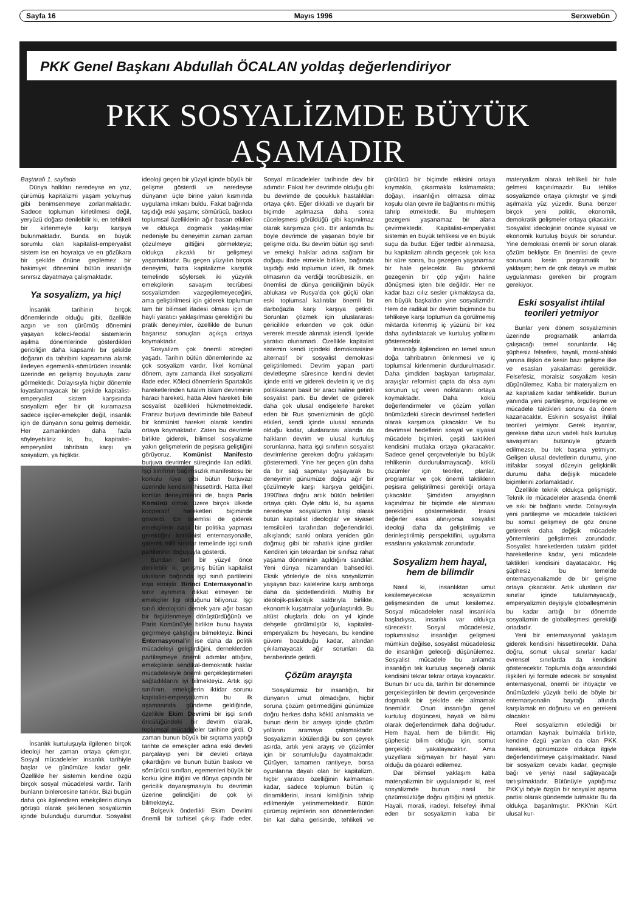Sayfa 16 Mayıs 1996 Serxwebûn
PKK Genel Başkanı Abdullah ÖCALAN yoldaş değerlendiriyor
PKK SOSYALİZMDE BÜYÜK AŞAMADIR
Baştarafı 1. sayfada
Dünya halkları neredeyse en yoz, çürümüş kapitalizmi yaşam yoluymuş gibi benimsenmeye zorlanmaktadır. Sadece toplumun kirletilmesi değil, yeryüzü doğası denilebilir ki, en tehlikeli bir kirlenmeyle karşı karşıya bulunmaktadır. Bunda en büyük sorumlu olan kapitalist-emperyalist sistem ise en hoyratça ve en gözükara bir şekilde önüne geçilemez bir hakimiyet dönemini bütün insanlığa sınırsız dayatmaya çalışmaktadır.
Ya sosyalizm, ya hiç!
İnsanlık tarihinin birçok dönemlerinde olduğu gibi, özellikle azgın ve son çürümüş dönemini yaşayan köleci-feodal sistemlerin aşılma dönemlerinde gösterdikleri gericiliğin daha kapsamlı bir şekilde doğanın da tahribini kapsamına alarak ilerleyen egemenlik-sömürüden insanlık üzerinde en gelişmiş boyutuyla zarar görmektedir. Dolayısıyla hiçbir dönemle kıyaslanmayacak bir şekilde kapitalist-emperyalist sistem karşısında sosyalizm eğer bir çit kuramazsa sadece işçiler-emekçiler değil, insanlık için de dünyanın sonu gelmiş demektir. Her zamankinden daha fazla söyleyebiliriz ki, bu, kapitalist-emperyalist tahribata karşı ya sosyalizm, ya hiçliktir.
İnsanlık kurtuluşuyla ilgilenen birçok ideoloji her zaman ortaya çıkmıştır. Sosyal mücadeleler insanlık tarihiyle başlar ve günümüze kadar gelir. Özellikle her sistemin kendine özgü birçok sosyal mücadelesi vardır. Tarih bunların binlercesine tanıktır. Bizi bugün daha çok ilgilendiren emekçilerin dünya görüşü olarak şekillenen sosyalizmin içinde bulunduğu durumdur. Sosyalist ideoloji geçen bir yüzyıl içinde büyük bir gelişme gösterdi ve neredeyse dünyanın üçte birine yakın kısmında uygulama imkanı buldu. Fakat bağrında taşıdığı eski yaşamı; sömürücü, baskıcı toplumsal özelliklerin ağır basan etkileri ve oldukça dogmatik yaklaşımlar nedeniyle bu deneyimin zaman zaman çözülmeye gittiğini görmekteyiz; oldukça zikzaklı bir gelişmeyi yaşamaktadır. Bu geçen yüzyılın birçok deneyimi, hatta kapitalizme karşıtlık temelinde söylersek iki yüzyılık emekçilerin savaşım tecrübesi sosyalizmden vazgeçilemeyeceğini, ama geliştirilmesi için giderek toplumun tam bir bilimsel ifadesi olması için de hayli yaratıcı yaklaşılması gerektiğini bu pratik deneyimler, özellikle de bunun başarısız sonuçları açıkça ortaya koymaktadır.
Sosyalizm çok önemli süreçleri yaşadı. Tarihin bütün dönemlerinde az çok sosyalizm vardır. İlkel komünal dönem, aynı zamanda ilkel sosyalizmi ifade eder. Köleci dönemlerin Spartaküs hareketlerinden tutalım İslam devriminin haraci hareketi, hatta Alevi hareketi bile sosyalist özellikleri hükmetmektedir. Fransız burjuva devriminde bile Babeuf bir komünist hareket olarak kendini ortaya koymaktadır. Zaten bu devrimle birlikte giderek, bilimsel sosyalizme yakın gelişmelerin de peşisıra geliştiğini görüyoruz. Komünist Manifesto burjuva devrimler süreçinde ilan edildi. İşçi sınıfının bağımsızlık manifestosu bir korkulu rüya gibi bütün burjuvazi üzerinde kendisini hissettirdi. Hatta ilkel komün deneyimlerini de, başta Paris Komünü olmak üzere birçok ülkede kooperatif hareketleri biçiminde gösterdi. En önemlisi de giderek emekçilerin nasıl bir politika yapması gerektiğini komünist enternasyonalle, giderek milli sınırlar temelinde işçi sınıfı partilerinin doğuşuyla gösterdi.
Bundan tam bir yüzyıl önce denilebilir ki, gelişmiş bütün kapitalist ulusların bağrında işçi sınıfı partilerini inşa etmiştir. Birinci Enternasyonal'in sınır ayrımına dikkat etmeyen bir emekçiler ligi olduğunu biliyoruz. İşçi sınıfı ideolojisini dernek yanı ağır basan bir örgütlenmeye dönüştürdüğünü ve Paris Komünü'yle birlikte bunu hayata geçirmeye çalıştığını bilmekteyiz. İkinci Enternasyonal'in ise daha da politik mücadeleyi geliştirdiğini, derneklerden partileşmeye önemli adımlar attığını, emekçilerin sendikal-demokratik haklar mücadelesiyle önemli gerçekleştirmeleri sağladıklarını iyi bilmekteyiz. Artık işçi sınıfının, emekçilerin iktidar sorunu kapitalist-emperyalizmin bu ilk aşamasında gündeme geldiğinde, özellikle Ekim Devrimi bir işçi sınıfı öncülüğündeki bir devrim olarak, toplumsal mücadeleler tarihine girdi. O zaman bunun büyük bir sıçrama yaptığı tarihte de emekçiler adına eski devleti parçalayıp yeni bir devleti ortaya çıkardığını ve bunun bütün baskıcı ve sömürücü sınıfları, egemenleri büyük bir korku içine ittiğini ve dünya çapında bir gericilik dayanışmasıyla bu devrimin üzerine gelindiğini de çok iyi bilmekteyiz.
Bolşevik önderlikli Ekim Devrimi önemli bir tarhisel çıkışı ifade eder. Sosyal mücadeleler tarihinde dev bir adımdır. Fakat her devrimde olduğu gibi bu devrimde de çocukluk hastalıkları ortaya çıktı. Eğer dikkatli ve duyarlı bir biçimde aşılmazsa daha sonra cüceleşmesi görüldüğü gibi kaçınılmaz olarak karşımıza çıktı. Bir anlamda bu böyle devrimde de yaşanan böyle bir gelişme oldu. Bu devrim bütün işçi sınıfı ve emekçi halklar adına sağlam bir doğuşu ifade etmekle birlikte, bağrında taşıdığı eski toplumun izleri, ilk örnek olmasının da verdiği tecrübesizlik, en önemlisi de dünya gericiliğinin büyük ablukası ve Rusya'da çok güçlü olan eski toplumsal kalıntılar önemli bir darboğazla karşı karşıya getirdi. Sorunları çözmek için uluslararası gericilikle erkenden ve çok ödün vererek mesafe alınmak istendi. İçeride yaratıcı olunamadı. Özellikle kapitalist sistemin kendi içindeki demokrasisine alternatif bir sosyalist demokrasi geliştirilemedi. Devrim yapan parti devletleşme süresince kendini devlet içinde eritti ve giderek devletin iç ve dış politikasının basit bir aracı haline getirdi sosyalist parti. Bu devlet de giderek daha çok ulusal endişelerle hareket eden bir Rus şovenizminin de güçlü etkileri, kendi içinde ulusal sorunda olduğu kadar, uluslararası alanda da halkların devrim ve ulusal kurtuluş sorunlarına, hatta işçi sınıfının sosyalist devrimlerine gereken doğru yaklaşımı gösteremedi. Yine her geçen gün daha da bir sağ sapmayı yaşayarak bu deneyimin günümüze doğru ağır bir çözülmeyle karşı karşıya geldiğini, 1990'lara doğru artık bütün belirtileri ortaya çıktı. Öyle oldu ki, bu aşama neredeyse sosyalizmin bitişi olarak bütün kapitalist ideologlar ve siyaset temsilcileri tarafından değerlendirildi, alkışlandı; sanki onlara yeniden gün doğmuş gibi bir rahatlık içine girdiler. Kendileri için tekrardan bir sınıfsız rahat yaşama döneminin açıldığını sandılar. Yeni dünya nizamından bahsedildi. Eksik yönleriyle de olsa sosyalizmin yaşayan bazı kalelerine karşı amborga daha da şiddetlendirildi. Müthiş bir ideolojik-psikolojik saldırıyla birlikte, ekonomik kuşatmalar yoğunlaştırıldı. Bu altüst oluşlarla dolu on yıl içinde dehşetle görülmüştür ki, kapitalist-emperyalizm bu heyecanı, bu kendine güveni bozulduğu kadar, altından çıkılamayacak ağır sorunları da beraberinde getirdi.
Çözüm arayışta
Sosyalizmsiz bir insanlığın, bir dünyanın umut olmadığını, hiçbir soruna çözüm getirmediğini günümüze doğru herkes daha köklü anlamakta ve bunun derin bir arayışı içinde çözüm yollarını aramaya çalışmaktadır. Sosyalizmin kötülendiği bu son çeyrek asırda, artık yeni arayış ve çözümler için bir sorumluluğu dayatmaktadır. Çürüyen, tamamen rantiyeye, borsa oyunlarına dayalı olan bir kapitalizm, hiçbir yaratıcı özelliğinin kalmaması kadar, sadece toplumun bütün iç dinamiklerini, insani kimliğinin tahrip edilmesiyle yetinmemektedir. Bütün çürümüş rejimlerin son dönemlerinden bin kat daha gerisinde, tehlikeli ve çürütücü bir biçimde etkisini ortaya koymakla, çıkarmakla kalmamakta; doğayı, insanlığın olmazsa olmaz koşulu olan çevre ile bağlantısını müthiş tahrip etmektedir. Bu muhteşem gezegeni yaşanamaz bir alana çevirmektedir. Kapitalist-emperyalist sistemin en büyük tehlikesi ve en büyük suçu da budur. Eğer tedbir alınmazsa, bu kapitalizm altında geçecek çok kısa bir süre sonra, bu gezegen yaşanamaz bir hale gelecektir. Bu görkemli gezegenin bir çöp yığını haline dönüşmesi işten bile değildir. Her ne kadar bazı cılız sesler çıkmaktaysa da, en büyük başkaldırı yine sosyalizmdir. Hem de radikal bir devrim biçiminde bu tehlikeye karşı toplumun da görülmemiş miktarda kirlenmiş iç yüzünü bir kez daha aydınlatacak ve kurtuluş yollarını gösterecektir.
İnsanlığı ilgilendiren en temel sorun doğa tahribatının önlenmesi ve iç toplumsal kirlenmenin durdurulmasıdır. Daha şimdiden başlayan tartışmalar, arayışlar reformist çapta da olsa aynı sorunun uç veren noktalarını ortaya koymaktadır. Daha köklü değerlendirmeler ve çözüm yolları önümüzdeki sürecin devrimsel hedefleri olarak karşımıza çıkacaktır. Ve bu devrimsel hedeflerin sosyal ve siyasal mücadele biçimleri, çeşitli taktikleri kendisini mutlaka ortaya çıkaracaktır. Sadece genel çerçeveleriyle bu büyük tehlikenin durdurulamayacağı, köklü çözümler için teoriler, planlar, programlar ve çok önemli taktiklerin peşisıra geliştirilmesi gerektiği ortaya çıkacaktır. Şimdiden arayışların kaçınılmaz bir biçimde ele alınması gerektiğini göstermektedir. İnsani değerler esas alınıyorsa sosyalist ideoloji daha da geliştirilmiş ve derinleştirilmiş perspektifini, uygulama esaslarını yakalamak zorundadır.
Sosyalizm hem hayal, hem de bilimdir
Nasıl ki, insanlıktan umut kesilemeyecekse sosyalizmin gelişmesinden de umut kesilemez. Sosyal mücadeleler nasıl insanlıkla başladıysa, insanlık var oldukça sürecektir. Sosyal mücadelesiz, toplumsalsız insanlığın gelişmesi mümkün değilse, sosyalist mücadelesiz de insanlığın geleceği düşünülemez. Sosyalist mücadele bu anlamda insanlığın tek kurtuluş seçeneği olarak kendisini tekrar tekrar ortaya koyacaktır. Bunun bir ucu da, tarihin bir döneminde gerçekleştirilen bir devrim çerçevesinde dogmatik bir şekilde ele almamak önemlidir. Onun insanlığın genel kurtuluş düşüncesi, hayali ve bilimi olarak değerlendirmek daha doğrudur. Hem hayal, hem de bilimdir. Hiç şüphesiz bilim olduğu için, somut gerçekliği yakalayacaktır. Ama yüzyıllara sığmayan bir hayal yanı olduğu da gözardı edilemez.
Dar bilimsel yaklaşım kaba materyalizmin bir uygulanışıdır ki, reel sosyalizmde bunun nasıl bir çözümsüzlüğe doğru gittiğini iyi gördük. Hayali, morali, iradeyi, felsefeyi ihmal eden bir sosyalizmin kaba bir materyalizm olarak tehlikeli bir hale gelmesi kaçınılmazdır. Bu tehlike sosyalizmde ortaya çıkmıştır ve şimdi aşılmakla yüz yüzedir. Buna benzer birçok yeni politik, ekonomik, demokratik gelişmeler ortaya çıkacaktır. Sosyalist ideolojinin önünde siyasal ve ekonomik kurtuluş büyük bir sorundur. Yine demokrasi önemli bir sorun olarak çözüm bekliyor. En önemlisi de çevre sorununa kesin programatik bir yaklaşım; hem de çok detaylı ve mutlak uygulanması gereken bir program gerekiyor.
Eski sosyalist ihtilal teorileri yetmiyor
Bunlar yeni dönem sosyalizminin üzerinde programatik anlamda çalışacağı temel sorunlardır. Hiç şüphesiz felsefesi, hayali, moral-ahlaki yanına ilişkin de kesin bazı gelişme ilke ve esasları yakalaması gereklidir. Felsefesiz, moralsiz sosyalizm kesin düşünülemez. Kaba bir materyalizm en az kapitalizm kadar tehlikelidir. Bunun yanında yeni partileşme, örgütleşme ve mücadele taktikleri sorunu da önem kazanacaktır. Eskinin sosyalist ihtilal teorileri yetmiyor. Gerek isyanlar, gerekse daha uzun vadeli halk kurtuluş savaşımları bütünüyle gözardı edilmezse, bu tek başına yetmiyor. Gelişen ulusal devletlerin durumu, yine ittifaklar sosyal düzeyin gelişkinlik durumu daha değişik mücadele biçimlerini zorlamaktadır.
Özellikle teknik oldukça gelişmiştir. Teknik ile mücadeleler arasında önemli ve sıkı bir bağlantı vardır. Dolayısıyla yeni partileşme ve mücadele taktikleri bu somut gelişmeyi de göz önüne getirerek daha değişik mücadele yöntemlerini geliştirmek zorundadır. Sosyalist hareketlerden tutalım şiddet hareketlerine kadar, yeni mücadele taktikleri kendisini dayatacaktır. Hiç şüphesiz bu temelde enternasyonalizmde de bir gelişme ortaya çıkacaktır. Artık ulusların dar sınırlar içinde tutulamayacağı, emperyalizmin deyişiyle globalleşmenin bu kadar arttığı bir dönemde sosyalizmin de globalleşmesi gerektiği ortadadır.
Yeni bir enternasyonal yaklaşım giderek kendisini hissettirecektir. Daha doğru, somut ulusal sınırlar kadar evrensel sınırlarda da kendisini gösterecektir. Toplumla doğa arasındaki ilişkileri iyi formüle edecek bir sosyalist enternasyonal, önemli bir ihtiyaçtır ve önümüzdeki yüzyılı belki de böyle bir enternasyonalin bayrağı altında karşılamak en doğrusu ve en gerekeni olacaktır.
Reel sosyalizmin etkilediği bir ortamdan kaynak bulmakla birlikte, kendine özgü yanları da olan PKK hareketi, günümüzde oldukça ilgiyle değerlendirilmeye çalışılmaktadır. Nasıl bir sosyalizm cevabı kadar, geçmişle bağı ve yeniyi nasıl sağlayacağı tartışılmaktadır. Bütünüyle yaptığımız PKK'yi böyle özgün bir sosyalist aşama partisi olarak gündemde tutmaktır Bu da oldukça başarılmıştır. PKK'nin Kürt ulusal kur-